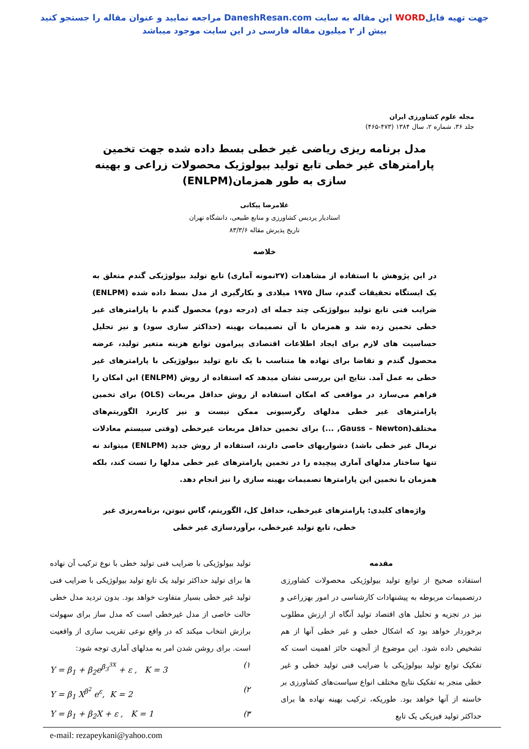جهت تهیه فایلWORD این مقاله به سایت DaneshResan.com مراجعه نمایید و عنوان مقاله را جستجو کنید
بیش از ۲ میلیون مقاله فارسی در این سایت موجود میباشد
مجله علوم کشاورزی ایران
جلد ۳۶، شماره ۲، سال ۱۳۸۴ (۴۷۳-۴۶۵)
مدل برنامه ریزی ریاضی غیر خطی بسط داده شده جهت تخمین پارامترهای غیر خطی تابع تولید بیولوژیک محصولات زراعی و بهینه سازی به طور همزمان(ENLPM)
غلامرضا پیکانی
استادیار پردیس کشاورزی و منابع طبیعی، دانشگاه تهران
تاریخ پذیرش مقاله ۸۳/۳/۶
خلاصه
در این پژوهش با استفاده از مشاهدات (۲۷نمونه آماری) تابع تولید بیولوژیکی گندم متعلق به یک ایستگاه تحقیقات گندم، سال ۱۹۷۵ میلادی و بکارگیری از مدل بسط داده شده (ENLPM) ضرایب فنی تابع تولید بیولوژیکی چند جمله ای (درجه دوم) محصول گندم با پارامترهای غیر خطی تخمین زده شد و همزمان با آن تصمیمات بهینه (حداکثر سازی سود) و نیز تحلیل حساسیت های لازم برای ایجاد اطلاعات اقتصادی پیرامون توابع هزینه متغیر تولید، عرضه محصول گندم و تقاضا برای نهاده ها متناسب با یک تابع تولید بیولوژیکی با پارامترهای غیر خطی به عمل آمد. نتایج این بررسی نشان میدهد که استفاده از روش (ENLPM) این امکان را فراهم می‌سازد در مواقعی که امکان استفاده از روش حداقل مربعات (OLS) برای تخمین پارامترهای غیر خطی مدلهای رگرسیونی ممکن نیست و نیز کاربرد الگوریتم‌های مختلف(Gauss – Newton, ...) برای تخمین حداقل مربعات غیرخطی (وقتی سیستم معادلات نرمال غیر خطی باشد) دشواریهای خاصی دارند، استفاده از روش جدید (ENLPM) میتواند نه تنها ساختار مدلهای آماری پیچیده را در تخمین پارامترهای غیر خطی مدلها را تست کند، بلکه همزمان با تخمین این پارامترها تصمیمات بهینه سازی را نیز انجام دهد.
واژه‌های کلیدی: پارامترهای غیرخطی، حداقل کل، الگوریتم، گاس نیوتن، برنامه‌ریزی غیر خطی، تابع تولید غیرخطی، برآوردسازی غیر خطی
مقدمه
استفاده صحیح از توابع تولید بیولوژیکی محصولات کشاورزی درتصمیمات مربوطه به پیشنهادات کارشناسی در امور بهزراعی و نیز در تجزیه و تحلیل های اقتصاد تولید آنگاه از ارزش مطلوب برخوردار خواهد بود که اشکال خطی و غیر خطی آنها از هم تشخیص داده شود. این موضوع از آنجهت حائز اهمیت است که تفکیک توابع تولید بیولوژیکی با ضرایب فنی تولید خطی و غیر خطی منجر به تفکیک نتایج مختلف انواع سیاست‌های کشاورزی بر خاسته از آنها خواهد بود. طوریکه، ترکیب بهینه نهاده ها برای حداکثر تولید فیزیکی یک تابع
تولید بیولوژیکی با ضرایب فنی تولید خطی با نوع ترکیب آن نهاده ها برای تولید حداکثر تولید یک تابع تولید بیولوژیکی با ضرایب فنی تولید غیر خطی بسیار متفاوت خواهد بود. بدون تردید مدل خطی حالت خاصی از مدل غیرخطی است که مدل ساز برای سهولت برازش انتخاب میکند که در واقع نوعی تقریب سازی از واقعیت است. برای روشن شدن امر به مدلهای آماری توجه شود:
Y = β<sub>1</sub> + β<sub>2</sub>e<sup>β<sub>3</sub><sup>3X</sup></sup> + ε , K = 3 (۱
Y = β<sub>1</sub> X<sup>β<sup>2</sup></sup> e<sup>ε</sup>, K = 2 (۲
Y = β<sub>1</sub> + β<sub>2</sub>X + ε , K = 1 (۳
e-mail: rezapeykani@yahoo.com